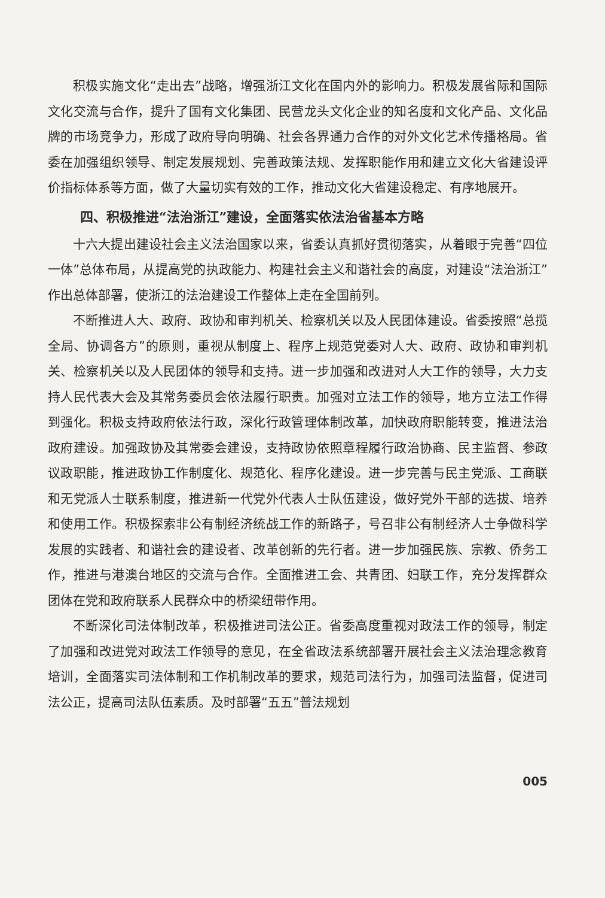积极实施文化“走出去”战略，增强浙江文化在国内外的影响力。积极发展省际和国际文化交流与合作，提升了国有文化集团、民营龙头文化企业的知名度和文化产品、文化品牌的市场竞争力，形成了政府导向明确、社会各界通力合作的对外文化艺术传播格局。省委在加强组织领导、制定发展规划、完善政策法规、发挥职能作用和建立文化大省建设评价指标体系等方面，做了大量切实有效的工作，推动文化大省建设稳定、有序地展开。
四、积极推进“法治浙江”建设，全面落实依法治省基本方略
十六大提出建设社会主义法治国家以来，省委认真抓好贯彻落实，从着眼于完善“四位一体”总体布局，从提高党的执政能力、构建社会主义和谐社会的高度，对建设“法治浙江”作出总体部署，使浙江的法治建设工作整体上走在全国前列。
不断推进人大、政府、政协和审判机关、检察机关以及人民团体建设。省委按照“总揽全局、协调各方”的原则，重视从制度上、程序上规范党委对人大、政府、政协和审判机关、检察机关以及人民团体的领导和支持。进一步加强和改进对人大工作的领导，大力支持人民代表大会及其常务委员会依法履行职责。加强对立法工作的领导，地方立法工作得到强化。积极支持政府依法行政，深化行政管理体制改革，加快政府职能转变，推进法治政府建设。加强政协及其常委会建设，支持政协依照章程履行政治协商、民主监督、参政议政职能，推进政协工作制度化、规范化、程序化建设。进一步完善与民主党派、工商联和无党派人士联系制度，推进新一代党外代表人士队伍建设，做好党外干部的选拔、培养和使用工作。积极探索非公有制经济统战工作的新路子，号召非公有制经济人士争做科学发展的实践者、和谐社会的建设者、改革创新的先行者。进一步加强民族、宗教、侨务工作，推进与港澳台地区的交流与合作。全面推进工会、共青团、妇联工作，充分发挥群众团体在党和政府联系人民群众中的桥梁纽带作用。
不断深化司法体制改革，积极推进司法公正。省委高度重视对政法工作的领导，制定了加强和改进党对政法工作领导的意见，在全省政法系统部署开展社会主义法治理念教育培训，全面落实司法体制和工作机制改革的要求，规范司法行为，加强司法监督，促进司法公正，提高司法队伍素质。及时部署“五五”普法规划
005